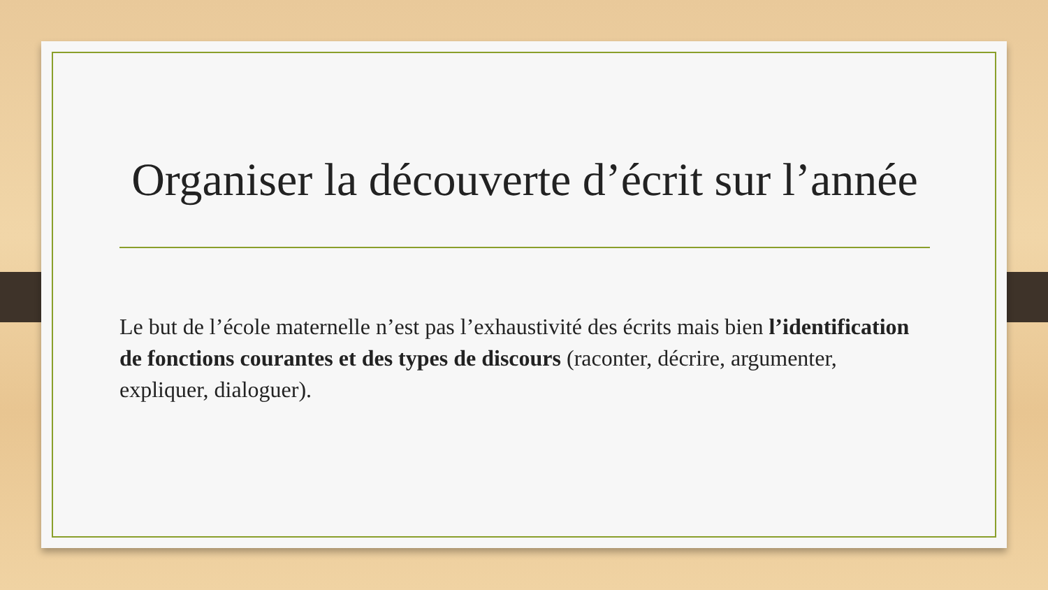Organiser la découverte d’écrit sur l’année
Le but de l’école maternelle n’est pas l’exhaustivité des écrits mais bien l’identification de fonctions courantes et des types de discours (raconter, décrire, argumenter, expliquer, dialoguer).